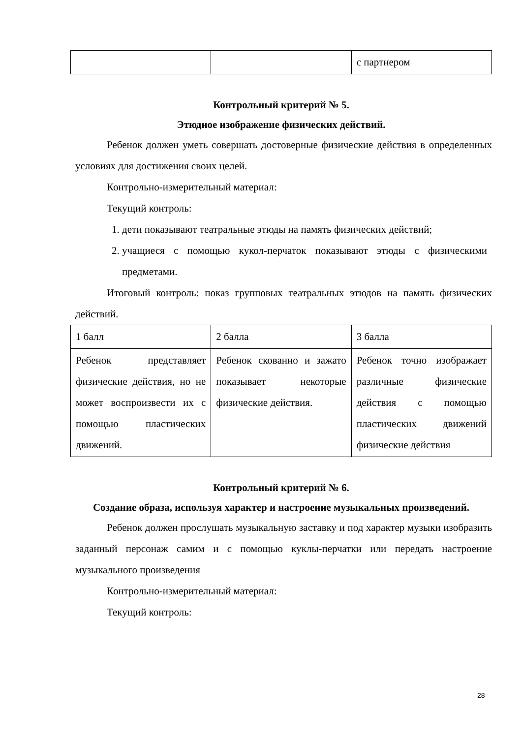| | | с партнером |
Контрольный критерий № 5.
Этюдное изображение физических действий.
Ребенок должен уметь совершать достоверные физические действия в определенных условиях для достижения своих целей.
Контрольно-измерительный материал:
Текущий контроль:
1. дети показывают театральные этюды на память физических действий;
2. учащиеся с помощью кукол-перчаток показывают этюды с физическими предметами.
Итоговый контроль: показ групповых театральных этюдов на память физических действий.
| 1 балл | 2 балла | 3 балла |
| Ребенок представляет физические действия, но не может воспроизвести их с помощью пластических движений. | Ребенок скованно и зажато показывает некоторые физические действия. | Ребенок точно изображает различные физические действия с помощью пластических движений физические действия |
Контрольный критерий № 6.
Создание образа, используя характер и настроение музыкальных произведений.
Ребенок должен прослушать музыкальную заставку и под характер музыки изобразить заданный персонаж самим и с помощью куклы-перчатки или передать настроение музыкального произведения
Контрольно-измерительный материал:
Текущий контроль:
28